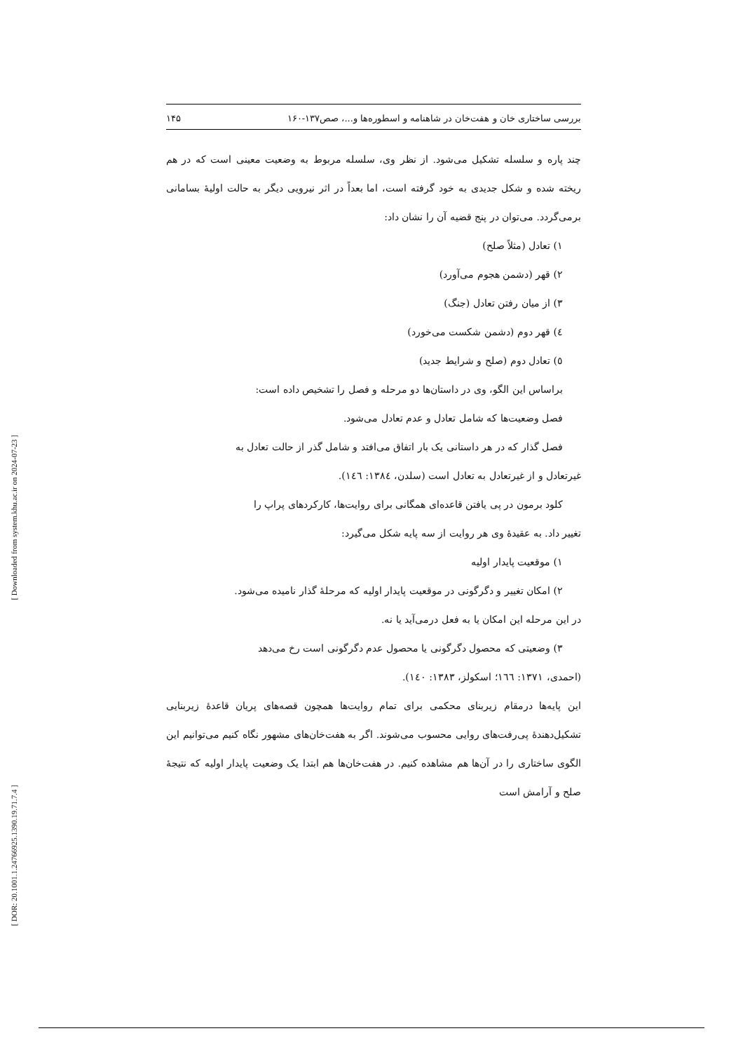[ Downloaded from system.khu.ac.ir on 2024-07-23 ]
[ DOR: 20.1001.1.24766925.1390.19.71.7.4 ]
بررسی ساختاری خان و هفت‌خان در شاهنامه و اسطوره‌ها و...، صص۱۳۷-۱۶۰ ۱۴۵
چند پاره و سلسله تشکیل می‌شود. از نظر وی، سلسله مربوط به وضعیت معینی است که در هم ریخته شده و شکل جدیدی به خود گرفته است، اما بعداً در اثر نیرویی دیگر به حالت اولیهٔ بسامانی برمی‌گردد. می‌توان در پنج قضیه آن را نشان داد:
۱) تعادل (مثلاً صلح)
۲) قهر (دشمن هجوم می‌آورد)
۳) از میان رفتن تعادل (جنگ)
٤) قهر دوم (دشمن شکست می‌خورد)
٥) تعادل دوم (صلح و شرایط جدید)
براساس این الگو، وی در داستان‌ها دو مرحله و فصل را تشخیص داده است:
فصل وضعیت‌ها که شامل تعادل و عدم تعادل می‌شود.
فصل گذار که در هر داستانی یک بار اتفاق می‌افتد و شامل گذر از حالت تعادل به
غیرتعادل و از غیرتعادل به تعادل است (سلدن، ١٣٨٤: ١٤٦).
کلود برمون در پی یافتن قاعده‌ای همگانی برای روایت‌ها، کارکردهای پراپ را
تغییر داد. به عقیدهٔ وی هر روایت از سه پایه شکل می‌گیرد:
۱) موقعیت پایدار اولیه
۲) امکان تغییر و دگرگونی در موقعیت پایدار اولیه که مرحلهٔ گذار نامیده می‌شود.
در این مرحله این امکان یا به فعل درمی‌آید یا نه.
۳) وضعیتی که محصول دگرگونی یا محصول عدم دگرگونی است رخ می‌دهد
(احمدی، ١٣٧١: ١٦٦؛ اسکولز، ١٣٨٣: ١٤٠).
این پایه‌ها درمقام زیربنای محکمی برای تمام روایت‌ها همچون قصه‌های پریان قاعدهٔ زیربنایی تشکیل‌دهندهٔ پی‌رفت‌های روایی محسوب می‌شوند. اگر به هفت‌خان‌های مشهور نگاه کنیم می‌توانیم این الگوی ساختاری را در آن‌ها هم مشاهده کنیم. در هفت‌خان‌ها هم ابتدا یک وضعیت پایدار اولیه که نتیجهٔ صلح و آرامش است